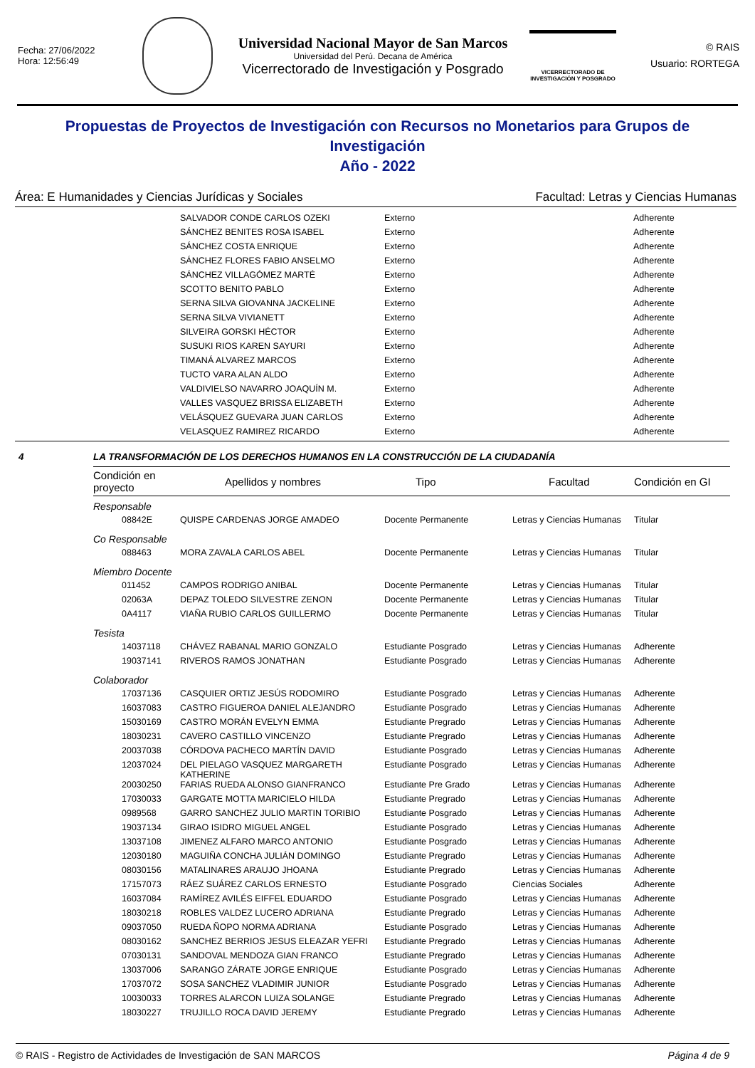Fecha: 27/06/2022
Hora: 12:56:49
Universidad Nacional Mayor de San Marcos
Universidad del Perú. Decana de América
Vicerrectorado de Investigación y Posgrado
VICERRECTORADO DE
INVESTIGACIÓN Y POSGRADO
© RAIS
Usuario: RORTEGA
Propuestas de Proyectos de Investigación con Recursos no Monetarios para Grupos de Investigación
Año - 2022
Área: E Humanidades y Ciencias Jurídicas y Sociales Facultad: Letras y Ciencias Humanas
| | SALVADOR CONDE CARLOS OZEKI | Externo | Adherente |
| | SÁNCHEZ BENITES ROSA ISABEL | Externo | Adherente |
| | SÁNCHEZ COSTA ENRIQUE | Externo | Adherente |
| | SÁNCHEZ FLORES FABIO ANSELMO | Externo | Adherente |
| | SÁNCHEZ VILLAGÓMEZ MARTÉ | Externo | Adherente |
| | SCOTTO BENITO PABLO | Externo | Adherente |
| | SERNA SILVA GIOVANNA JACKELINE | Externo | Adherente |
| | SERNA SILVA VIVIANETT | Externo | Adherente |
| | SILVEIRA GORSKI HÉCTOR | Externo | Adherente |
| | SUSUKI RIOS KAREN SAYURI | Externo | Adherente |
| | TIMANÁ ALVAREZ MARCOS | Externo | Adherente |
| | TUCTO VARA ALAN ALDO | Externo | Adherente |
| | VALDIVIELSO NAVARRO JOAQUÍN M. | Externo | Adherente |
| | VALLES VASQUEZ BRISSA ELIZABETH | Externo | Adherente |
| | VELÁSQUEZ GUEVARA JUAN CARLOS | Externo | Adherente |
| | VELASQUEZ RAMIREZ RICARDO | Externo | Adherente |
4 LA TRANSFORMACIÓN DE LOS DERECHOS HUMANOS EN LA CONSTRUCCIÓN DE LA CIUDADANÍA
| Condición en proyecto | Apellidos y nombres | Tipo | Facultad | Condición en GI |
| --- | --- | --- | --- | --- |
| Responsable | | | | |
| 08842E | QUISPE CARDENAS JORGE AMADEO | Docente Permanente | Letras y Ciencias Humanas | Titular |
| Co Responsable | | | | |
| 088463 | MORA ZAVALA CARLOS ABEL | Docente Permanente | Letras y Ciencias Humanas | Titular |
| Miembro Docente | | | | |
| 011452 | CAMPOS RODRIGO ANIBAL | Docente Permanente | Letras y Ciencias Humanas | Titular |
| 02063A | DEPAZ TOLEDO SILVESTRE ZENON | Docente Permanente | Letras y Ciencias Humanas | Titular |
| 0A4117 | VIAÑA RUBIO CARLOS GUILLERMO | Docente Permanente | Letras y Ciencias Humanas | Titular |
| Tesista | | | | |
| 14037118 | CHÁVEZ RABANAL MARIO GONZALO | Estudiante Posgrado | Letras y Ciencias Humanas | Adherente |
| 19037141 | RIVEROS RAMOS JONATHAN | Estudiante Posgrado | Letras y Ciencias Humanas | Adherente |
| Colaborador | | | | |
| 17037136 | CASQUIER ORTIZ JESÚS RODOMIRO | Estudiante Posgrado | Letras y Ciencias Humanas | Adherente |
| 16037083 | CASTRO FIGUEROA DANIEL ALEJANDRO | Estudiante Posgrado | Letras y Ciencias Humanas | Adherente |
| 15030169 | CASTRO MORÁN EVELYN EMMA | Estudiante Pregrado | Letras y Ciencias Humanas | Adherente |
| 18030231 | CAVERO CASTILLO VINCENZO | Estudiante Pregrado | Letras y Ciencias Humanas | Adherente |
| 20037038 | CÓRDOVA PACHECO MARTÍN DAVID | Estudiante Posgrado | Letras y Ciencias Humanas | Adherente |
| 12037024 | DEL PIELAGO VASQUEZ MARGARETH KATHERINE | Estudiante Posgrado | Letras y Ciencias Humanas | Adherente |
| 20030250 | FARIAS RUEDA ALONSO GIANFRANCO | Estudiante Pre Grado | Letras y Ciencias Humanas | Adherente |
| 17030033 | GARGATE MOTTA MARICIELO HILDA | Estudiante Pregrado | Letras y Ciencias Humanas | Adherente |
| 0989568 | GARRO SANCHEZ JULIO MARTIN TORIBIO | Estudiante Posgrado | Letras y Ciencias Humanas | Adherente |
| 19037134 | GIRAO ISIDRO MIGUEL ANGEL | Estudiante Posgrado | Letras y Ciencias Humanas | Adherente |
| 13037108 | JIMENEZ ALFARO MARCO ANTONIO | Estudiante Posgrado | Letras y Ciencias Humanas | Adherente |
| 12030180 | MAGUIÑA CONCHA JULIÁN DOMINGO | Estudiante Pregrado | Letras y Ciencias Humanas | Adherente |
| 08030156 | MATALINARES ARAUJO JHOANA | Estudiante Pregrado | Letras y Ciencias Humanas | Adherente |
| 17157073 | RÁEZ SUÁREZ CARLOS ERNESTO | Estudiante Posgrado | Ciencias Sociales | Adherente |
| 16037084 | RAMÍREZ AVILÉS EIFFEL EDUARDO | Estudiante Posgrado | Letras y Ciencias Humanas | Adherente |
| 18030218 | ROBLES VALDEZ LUCERO ADRIANA | Estudiante Pregrado | Letras y Ciencias Humanas | Adherente |
| 09037050 | RUEDA ÑOPO NORMA ADRIANA | Estudiante Posgrado | Letras y Ciencias Humanas | Adherente |
| 08030162 | SANCHEZ BERRIOS JESUS ELEAZAR YEFRI | Estudiante Pregrado | Letras y Ciencias Humanas | Adherente |
| 07030131 | SANDOVAL MENDOZA GIAN FRANCO | Estudiante Pregrado | Letras y Ciencias Humanas | Adherente |
| 13037006 | SARANGO ZÁRATE JORGE ENRIQUE | Estudiante Posgrado | Letras y Ciencias Humanas | Adherente |
| 17037072 | SOSA SANCHEZ VLADIMIR JUNIOR | Estudiante Posgrado | Letras y Ciencias Humanas | Adherente |
| 10030033 | TORRES ALARCON LUIZA SOLANGE | Estudiante Pregrado | Letras y Ciencias Humanas | Adherente |
| 18030227 | TRUJILLO ROCA DAVID JEREMY | Estudiante Pregrado | Letras y Ciencias Humanas | Adherente |
© RAIS - Registro de Actividades de Investigación de SAN MARCOS Página 4 de 9